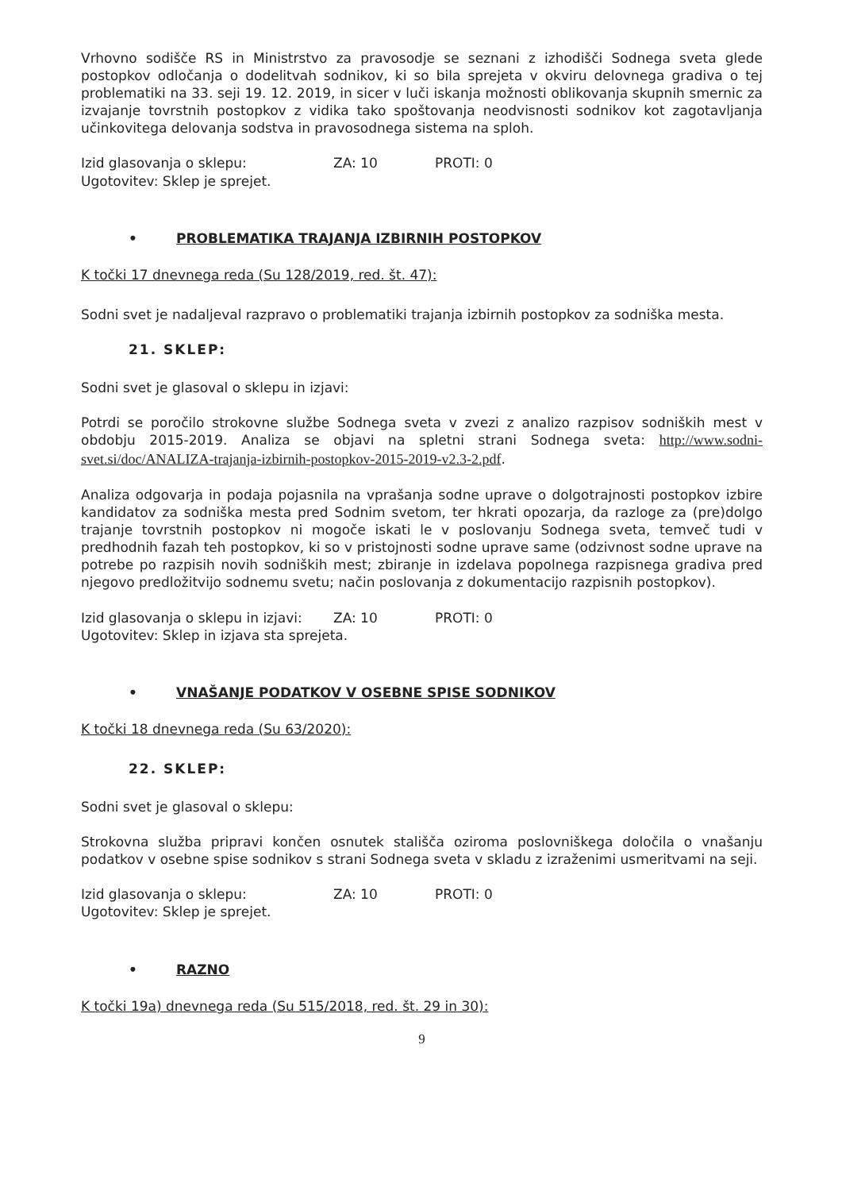Vrhovno sodišče RS in Ministrstvo za pravosodje se seznani z izhodišči Sodnega sveta glede postopkov odločanja o dodelitvah sodnikov, ki so bila sprejeta v okviru delovnega gradiva o tej problematiki na 33. seji 19. 12. 2019, in sicer v luči iskanja možnosti oblikovanja skupnih smernic za izvajanje tovrstnih postopkov z vidika tako spoštovanja neodvisnosti sodnikov kot zagotavljanja učinkovitega delovanja sodstva in pravosodnega sistema na sploh.
Izid glasovanja o sklepu: ZA: 10 PROTI: 0
Ugotovitev: Sklep je sprejet.
• PROBLEMATIKA TRAJANJA IZBIRNIH POSTOPKOV
K točki 17 dnevnega reda (Su 128/2019, red. št. 47):
Sodni svet je nadaljeval razpravo o problematiki trajanja izbirnih postopkov za sodniška mesta.
21. SKLEP:
Sodni svet je glasoval o sklepu in izjavi:
Potrdi se poročilo strokovne službe Sodnega sveta v zvezi z analizo razpisov sodniških mest v obdobju 2015-2019. Analiza se objavi na spletni strani Sodnega sveta: http://www.sodni-svet.si/doc/ANALIZA-trajanja-izbirnih-postopkov-2015-2019-v2.3-2.pdf.
Analiza odgovarja in podaja pojasnila na vprašanja sodne uprave o dolgotrajnosti postopkov izbire kandidatov za sodniška mesta pred Sodnim svetom, ter hkrati opozarja, da razloge za (pre)dolgo trajanje tovrstnih postopkov ni mogoče iskati le v poslovanju Sodnega sveta, temveč tudi v predhodnih fazah teh postopkov, ki so v pristojnosti sodne uprave same (odzivnost sodne uprave na potrebe po razpisih novih sodniških mest; zbiranje in izdelava popolnega razpisnega gradiva pred njegovo predložitvijo sodnemu svetu; način poslovanja z dokumentacijo razpisnih postopkov).
Izid glasovanja o sklepu in izjavi: ZA: 10 PROTI: 0
Ugotovitev: Sklep in izjava sta sprejeta.
• VNAŠANJE PODATKOV V OSEBNE SPISE SODNIKOV
K točki 18 dnevnega reda (Su 63/2020):
22. SKLEP:
Sodni svet je glasoval o sklepu:
Strokovna služba pripravi končen osnutek stališča oziroma poslovniškega določila o vnašanju podatkov v osebne spise sodnikov s strani Sodnega sveta v skladu z izraženimi usmeritvami na seji.
Izid glasovanja o sklepu: ZA: 10 PROTI: 0
Ugotovitev: Sklep je sprejet.
• RAZNO
K točki 19a) dnevnega reda (Su 515/2018, red. št. 29 in 30):
9